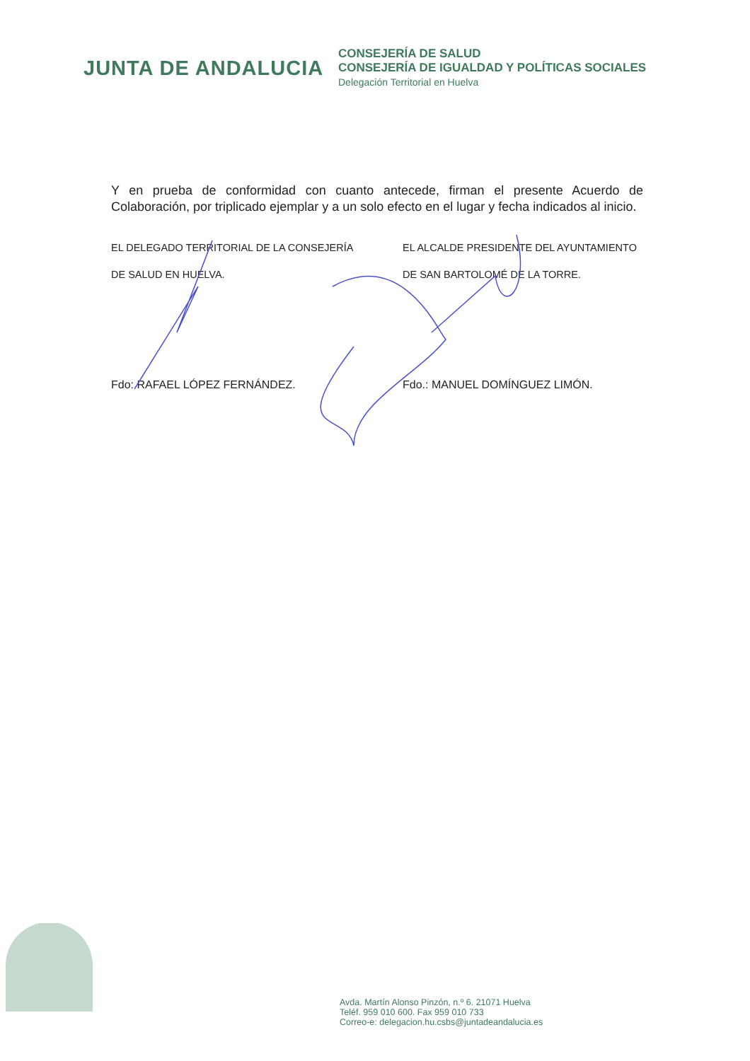JUNTA DE ANDALUCIA
CONSEJERÍA DE SALUD
CONSEJERÍA DE IGUALDAD Y POLÍTICAS SOCIALES
Delegación Territorial en Huelva
Y en prueba de conformidad con cuanto antecede, firman el presente Acuerdo de Colaboración, por triplicado ejemplar y a un solo efecto en el lugar y fecha indicados al inicio.
EL DELEGADO TERRITORIAL DE LA CONSEJERÍA
DE SALUD EN HUELVA.
Fdo: RAFAEL LÓPEZ FERNÁNDEZ.
EL ALCALDE PRESIDENTE DEL AYUNTAMIENTO
DE SAN BARTOLOMÉ DE LA TORRE.
Fdo.: MANUEL DOMÍNGUEZ LIMÓN.
Avda. Martín Alonso Pinzón, n.º 6. 21071 Huelva
Teléf. 959 010 600. Fax 959 010 733
Correo-e: delegacion.hu.csbs@juntadeandalucia.es